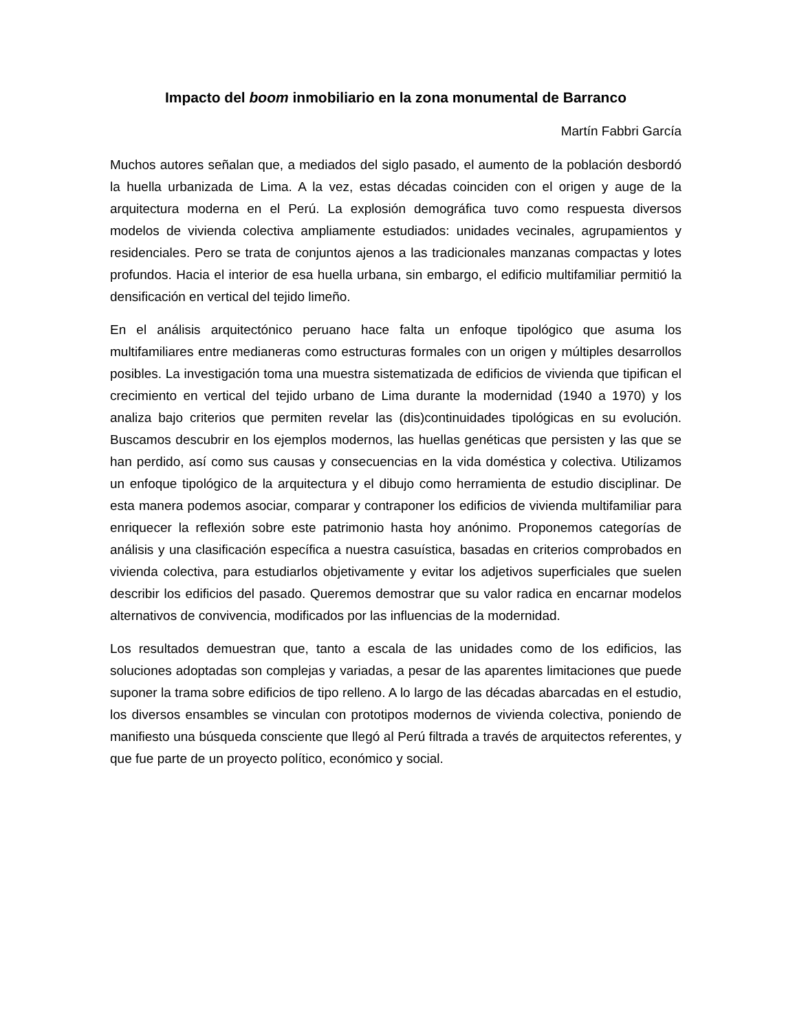Impacto del boom inmobiliario en la zona monumental de Barranco
Martín Fabbri García
Muchos autores señalan que, a mediados del siglo pasado, el aumento de la población desbordó la huella urbanizada de Lima. A la vez, estas décadas coinciden con el origen y auge de la arquitectura moderna en el Perú. La explosión demográfica tuvo como respuesta diversos modelos de vivienda colectiva ampliamente estudiados: unidades vecinales, agrupamientos y residenciales. Pero se trata de conjuntos ajenos a las tradicionales manzanas compactas y lotes profundos. Hacia el interior de esa huella urbana, sin embargo, el edificio multifamiliar permitió la densificación en vertical del tejido limeño.
En el análisis arquitectónico peruano hace falta un enfoque tipológico que asuma los multifamiliares entre medianeras como estructuras formales con un origen y múltiples desarrollos posibles. La investigación toma una muestra sistematizada de edificios de vivienda que tipifican el crecimiento en vertical del tejido urbano de Lima durante la modernidad (1940 a 1970) y los analiza bajo criterios que permiten revelar las (dis)continuidades tipológicas en su evolución. Buscamos descubrir en los ejemplos modernos, las huellas genéticas que persisten y las que se han perdido, así como sus causas y consecuencias en la vida doméstica y colectiva. Utilizamos un enfoque tipológico de la arquitectura y el dibujo como herramienta de estudio disciplinar. De esta manera podemos asociar, comparar y contraponer los edificios de vivienda multifamiliar para enriquecer la reflexión sobre este patrimonio hasta hoy anónimo. Proponemos categorías de análisis y una clasificación específica a nuestra casuística, basadas en criterios comprobados en vivienda colectiva, para estudiarlos objetivamente y evitar los adjetivos superficiales que suelen describir los edificios del pasado. Queremos demostrar que su valor radica en encarnar modelos alternativos de convivencia, modificados por las influencias de la modernidad.
Los resultados demuestran que, tanto a escala de las unidades como de los edificios, las soluciones adoptadas son complejas y variadas, a pesar de las aparentes limitaciones que puede suponer la trama sobre edificios de tipo relleno. A lo largo de las décadas abarcadas en el estudio, los diversos ensambles se vinculan con prototipos modernos de vivienda colectiva, poniendo de manifiesto una búsqueda consciente que llegó al Perú filtrada a través de arquitectos referentes, y que fue parte de un proyecto político, económico y social.